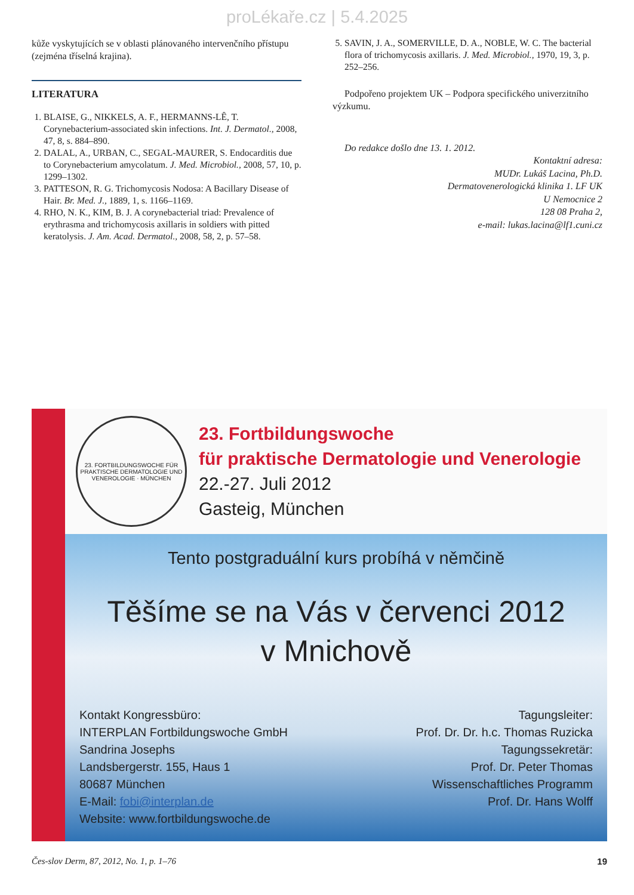proLékaře.cz | 5.4.2025
kůže vyskytujících se v oblasti plánovaného intervenčního přístupu (zejména tříselná krajina).
LITERATURA
1. BLAISE, G., NIKKELS, A. F., HERMANNS-LÊ, T. Corynebacterium-associated skin infections. Int. J. Dermatol., 2008, 47, 8, s. 884–890.
2. DALAL, A., URBAN, C., SEGAL-MAURER, S. Endocarditis due to Corynebacterium amycolatum. J. Med. Microbiol., 2008, 57, 10, p. 1299–1302.
3. PATTESON, R. G. Trichomycosis Nodosa: A Bacillary Disease of Hair. Br. Med. J., 1889, 1, s. 1166–1169.
4. RHO, N. K., KIM, B. J. A corynebacterial triad: Prevalence of erythrasma and trichomycosis axillaris in soldiers with pitted keratolysis. J. Am. Acad. Dermatol., 2008, 58, 2, p. 57–58.
5. SAVIN, J. A., SOMERVILLE, D. A., NOBLE, W. C. The bacterial flora of trichomycosis axillaris. J. Med. Microbiol., 1970, 19, 3, p. 252–256.
Podpořeno projektem UK – Podpora specifického univerzitního výzkumu.
Do redakce došlo dne 13. 1. 2012.
Kontaktní adresa:
MUDr. Lukáš Lacina, Ph.D.
Dermatovenerologická klinika 1. LF UK
U Nemocnice 2
128 08 Praha 2,
e-mail: lukas.lacina@lf1.cuni.cz
23. FORTBILDUNGSWOCHE FÜR PRAKTISCHE DERMATOLOGIE UND VENEROLOGIE · MÜNCHEN
23. Fortbildungswoche
für praktische Dermatologie und Venerologie
22.-27. Juli 2012
Gasteig, München
Tento postgraduální kurs probíhá v němčině
Těšíme se na Vás v červenci 2012
v Mnichově
Kontakt Kongressbüro:
INTERPLAN Fortbildungswoche GmbH
Sandrina Josephs
Landsbergerstr. 155, Haus 1
80687 München
E-Mail: fobi@interplan.de
Website: www.fortbildungswoche.de
Tagungsleiter:
Prof. Dr. Dr. h.c. Thomas Ruzicka
Tagungssekretär:
Prof. Dr. Peter Thomas
Wissenschaftliches Programm
Prof. Dr. Hans Wolff
Čes-slov Derm, 87, 2012, No. 1, p. 1–76 19